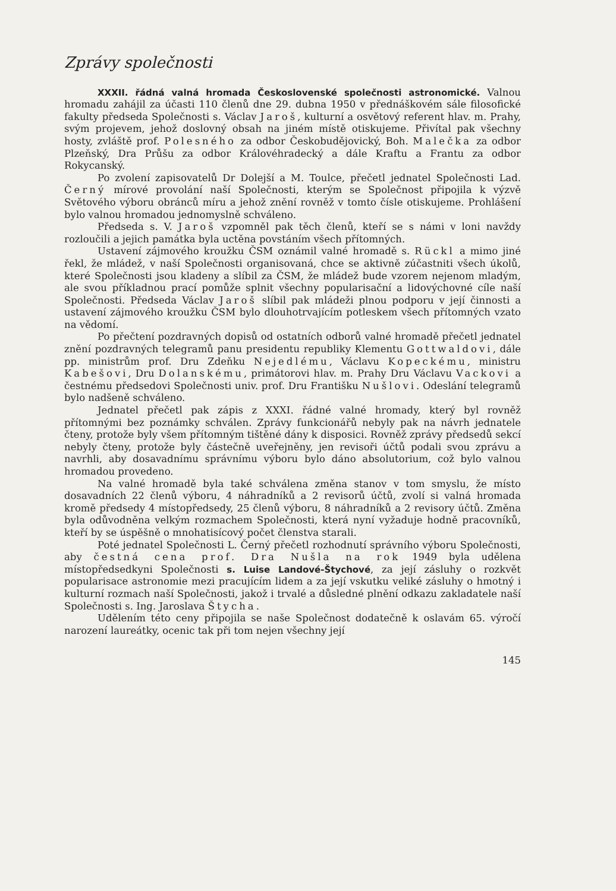Zprávy společnosti
XXXII. řádná valná hromada Československé společnosti astronomické. Valnou hromadu zahájil za účasti 110 členů dne 29. dubna 1950 v přednáškovém sále filosofické fakulty předseda Společnosti s. Václav Jaroš, kulturní a osvětový referent hlav. m. Prahy, svým projevem, jehož doslovný obsah na jiném místě otiskujeme. Přivítal pak všechny hosty, zvláště prof. Polesného za odbor Českobudějovický, Boh. Malečka za odbor Plzeňský, Dra Průšu za odbor Královéhradecký a dále Kraftu a Frantu za odbor Rokycanský.
Po zvolení zapisovatelů Dr Dolejší a M. Toulce, přečetl jednatel Společnosti Lad. Černý mírové provolání naší Společnosti, kterým se Společnost připojila k výzvě Světového výboru obránců míru a jehož znění rovněž v tomto čísle otiskujeme. Prohlášení bylo valnou hromadou jednomyslně schváleno.
Předseda s. V. Jaroš vzpomněl pak těch členů, kteří se s námi v loni navždy rozloučili a jejich památka byla uctěna povstáním všech přítomných.
Ustavení zájmového kroužku ČSM oznámil valné hromadě s. Rückl a mimo jiné řekl, že mládež, v naší Společnosti organisovaná, chce se aktivně zúčastniti všech úkolů, které Společnosti jsou kladeny a slíbil za ČSM, že mládež bude vzorem nejenom mladým, ale svou příkladnou prací pomůže splnit všechny popularisační a lidovýchovné cíle naší Společnosti. Předseda Václav Jaroš slíbil pak mládeži plnou podporu v její činnosti a ustavení zájmového kroužku ČSM bylo dlouhotrvajícím potleskem všech přítomných vzato na vědomí.
Po přečtení pozdravných dopisů od ostatních odborů valné hromadě přečetl jednatel znění pozdravných telegramů panu presidentu republiky Klementu Gottwaldovi, dále pp. ministrům prof. Dru Zdeňku Nejedlému, Václavu Kopeckému, ministru Kabešovi, Dru Dolanskému, primátorovi hlav. m. Prahy Dru Václavu Vackovi a čestnému předsedovi Společnosti univ. prof. Dru Františku Nušlovi. Odeslání telegramů bylo nadšeně schváleno.
Jednatel přečetl pak zápis z XXXI. řádné valné hromady, který byl rovněž přítomnými bez poznámky schválen. Zprávy funkcionářů nebyly pak na návrh jednatele čteny, protože byly všem přítomným tištěné dány k disposici. Rovněž zprávy předsedů sekcí nebyly čteny, protože byly částečně uveřejněny, jen revisoři účtů podali svou zprávu a navrhli, aby dosavadnímu správnímu výboru bylo dáno absolutorium, což bylo valnou hromadou provedeno.
Na valné hromadě byla také schválena změna stanov v tom smyslu, že místo dosavadních 22 členů výboru, 4 náhradníků a 2 revisorů účtů, zvolí si valná hromada kromě předsedy 4 místopředsedy, 25 členů výboru, 8 náhradníků a 2 revisory účtů. Změna byla odůvodněna velkým rozmachem Společnosti, která nyní vyžaduje hodně pracovníků, kteří by se úspěšně o mnohatisícový počet členstva starali.
Poté jednatel Společnosti L. Černý přečetl rozhodnutí správního výboru Společnosti, aby čestná cena prof. Dra Nušla na rok 1949 byla udělena místopředsedkyni Společnosti s. Luise Landové-Štychové, za její zásluhy o rozkvět popularisace astronomie mezi pracujícím lidem a za její vskutku veliké zásluhy o hmotný i kulturní rozmach naší Společnosti, jakož i trvalé a důsledné plnění odkazu zakladatele naší Společnosti s. Ing. Jaroslava Štycha.
Udělením této ceny připojila se naše Společnost dodatečně k oslavám 65. výročí narození laureátky, ocenic tak při tom nejen všechny její
145